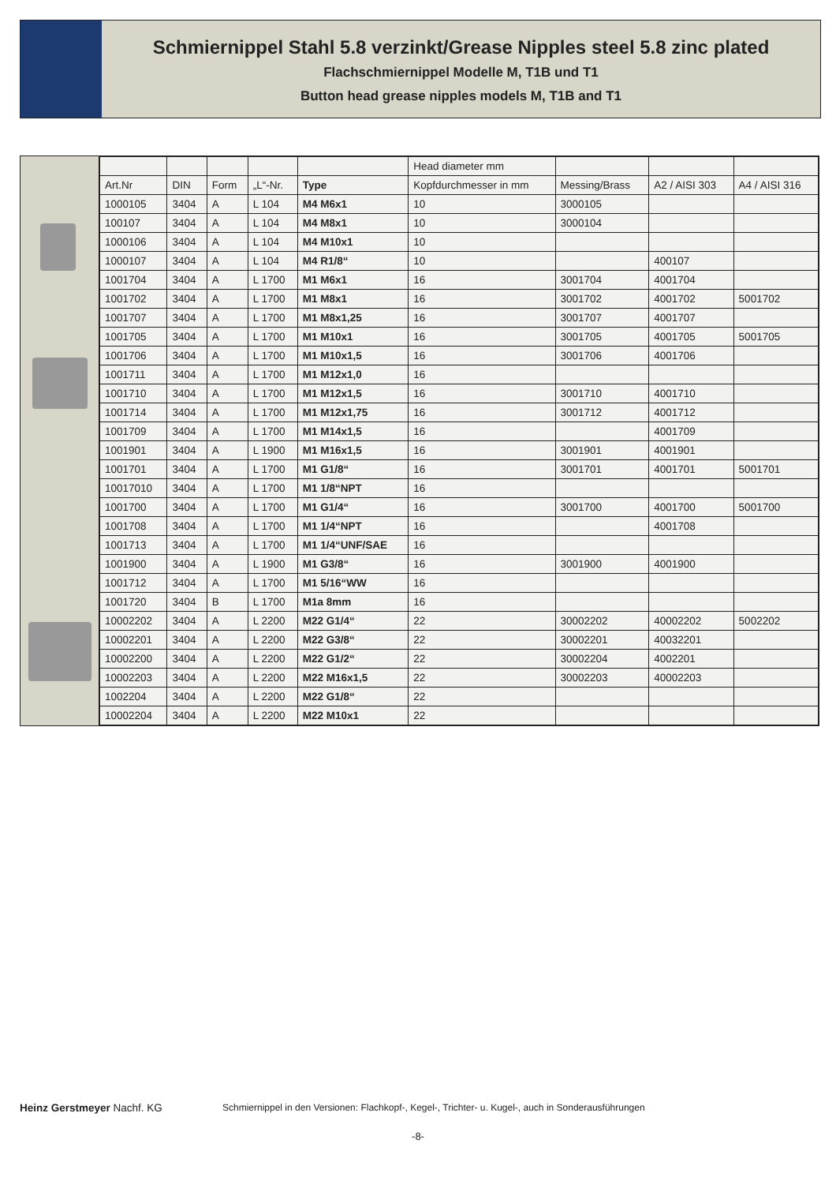Schmiernippel Stahl 5.8 verzinkt/Grease Nipples steel 5.8 zinc plated
Flachschmiernippel Modelle M, T1B und T1
Button head grease nipples models M, T1B and T1
| | | | | | Head diameter mm | | | |
| --- | --- | --- | --- | --- | --- | --- | --- | --- |
| Art.Nr | DIN | Form | „L“-Nr. | Type | Kopfdurchmesser in mm | Messing/Brass | A2 / AISI 303 | A4 / AISI 316 |
| 1000105 | 3404 | A | L 104 | M4 M6x1 | 10 | 3000105 | | |
| 100107 | 3404 | A | L 104 | M4 M8x1 | 10 | 3000104 | | |
| 1000106 | 3404 | A | L 104 | M4 M10x1 | 10 | | | |
| 1000107 | 3404 | A | L 104 | M4 R1/8“ | 10 | | 400107 | |
| 1001704 | 3404 | A | L 1700 | M1 M6x1 | 16 | 3001704 | 4001704 | |
| 1001702 | 3404 | A | L 1700 | M1 M8x1 | 16 | 3001702 | 4001702 | 5001702 |
| 1001707 | 3404 | A | L 1700 | M1 M8x1,25 | 16 | 3001707 | 4001707 | |
| 1001705 | 3404 | A | L 1700 | M1 M10x1 | 16 | 3001705 | 4001705 | 5001705 |
| 1001706 | 3404 | A | L 1700 | M1 M10x1,5 | 16 | 3001706 | 4001706 | |
| 1001711 | 3404 | A | L 1700 | M1 M12x1,0 | 16 | | | |
| 1001710 | 3404 | A | L 1700 | M1 M12x1,5 | 16 | 3001710 | 4001710 | |
| 1001714 | 3404 | A | L 1700 | M1 M12x1,75 | 16 | 3001712 | 4001712 | |
| 1001709 | 3404 | A | L 1700 | M1 M14x1,5 | 16 | | 4001709 | |
| 1001901 | 3404 | A | L 1900 | M1 M16x1,5 | 16 | 3001901 | 4001901 | |
| 1001701 | 3404 | A | L 1700 | M1 G1/8“ | 16 | 3001701 | 4001701 | 5001701 |
| 10017010 | 3404 | A | L 1700 | M1 1/8“NPT | 16 | | | |
| 1001700 | 3404 | A | L 1700 | M1 G1/4“ | 16 | 3001700 | 4001700 | 5001700 |
| 1001708 | 3404 | A | L 1700 | M1 1/4“NPT | 16 | | 4001708 | |
| 1001713 | 3404 | A | L 1700 | M1 1/4“UNF/SAE | 16 | | | |
| 1001900 | 3404 | A | L 1900 | M1 G3/8“ | 16 | 3001900 | 4001900 | |
| 1001712 | 3404 | A | L 1700 | M1 5/16“WW | 16 | | | |
| 1001720 | 3404 | B | L 1700 | M1a 8mm | 16 | | | |
| 10002202 | 3404 | A | L 2200 | M22 G1/4“ | 22 | 30002202 | 40002202 | 5002202 |
| 10002201 | 3404 | A | L 2200 | M22 G3/8“ | 22 | 30002201 | 40032201 | |
| 10002200 | 3404 | A | L 2200 | M22 G1/2“ | 22 | 30002204 | 4002201 | |
| 10002203 | 3404 | A | L 2200 | M22 M16x1,5 | 22 | 30002203 | 40002203 | |
| 1002204 | 3404 | A | L 2200 | M22 G1/8“ | 22 | | | |
| 10002204 | 3404 | A | L 2200 | M22 M10x1 | 22 | | | |
Heinz Gerstmeyer Nachf. KG Schmiernippel in den Versionen: Flachkopf-, Kegel-, Trichter- u. Kugel-, auch in Sonderausführungen
-8-